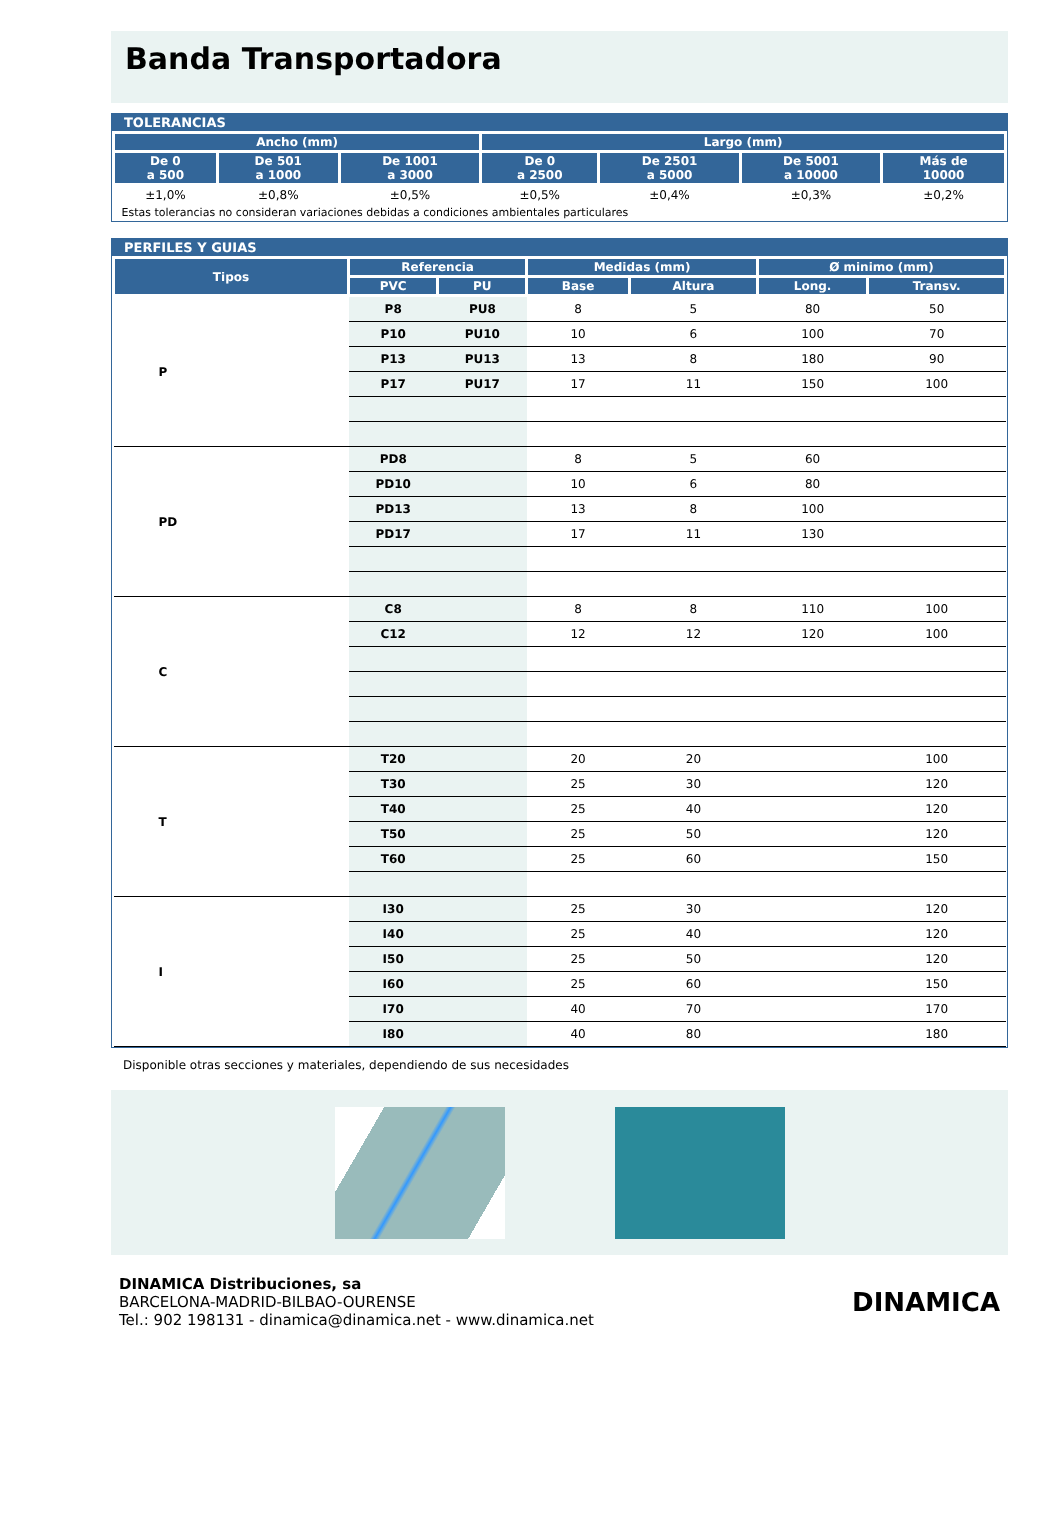Banda Transportadora
TOLERANCIAS
| Ancho (mm) | | | Largo (mm) | | | |
| --- | --- | --- | --- | --- | --- | --- |
| De 0 a 500 | De 501 a 1000 | De 1001 a 3000 | De 0 a 2500 | De 2501 a 5000 | De 5001 a 10000 | Más de 10000 |
| ±1,0% | ±0,8% | ±0,5% | ±0,5% | ±0,4% | ±0,3% | ±0,2% |
| Estas tolerancias no consideran variaciones debidas a condiciones ambientales particulares | | | | | | |
PERFILES Y GUIAS
| Tipos | Referencia | | Medidas (mm) | | Ø minimo (mm) | |
| --- | --- | --- | --- | --- | --- | --- |
| | PVC | PU | Base | Altura | Long. | Transv. |
| P | P8 | PU8 | 8 | 5 | 80 | 50 |
| | P10 | PU10 | 10 | 6 | 100 | 70 |
| | P13 | PU13 | 13 | 8 | 180 | 90 |
| | P17 | PU17 | 17 | 11 | 150 | 100 |
| PD | PD8 | | 8 | 5 | 60 | |
| | PD10 | | 10 | 6 | 80 | |
| | PD13 | | 13 | 8 | 100 | |
| | PD17 | | 17 | 11 | 130 | |
| C | C8 | | 8 | 8 | 110 | 100 |
| | C12 | | 12 | 12 | 120 | 100 |
| T | T20 | | 20 | 20 | | 100 |
| | T30 | | 25 | 30 | | 120 |
| | T40 | | 25 | 40 | | 120 |
| | T50 | | 25 | 50 | | 120 |
| | T60 | | 25 | 60 | | 150 |
| I | I30 | | 25 | 30 | | 120 |
| | I40 | | 25 | 40 | | 120 |
| | I50 | | 25 | 50 | | 120 |
| | I60 | | 25 | 60 | | 150 |
| | I70 | | 40 | 70 | | 170 |
| | I80 | | 40 | 80 | | 180 |
Disponible otras secciones y materiales, dependiendo de sus necesidades
DINAMICA Distribuciones, sa
BARCELONA-MADRID-BILBAO-OURENSE
Tel.: 902 198131 - dinamica@dinamica.net - www.dinamica.net
DINAMICA